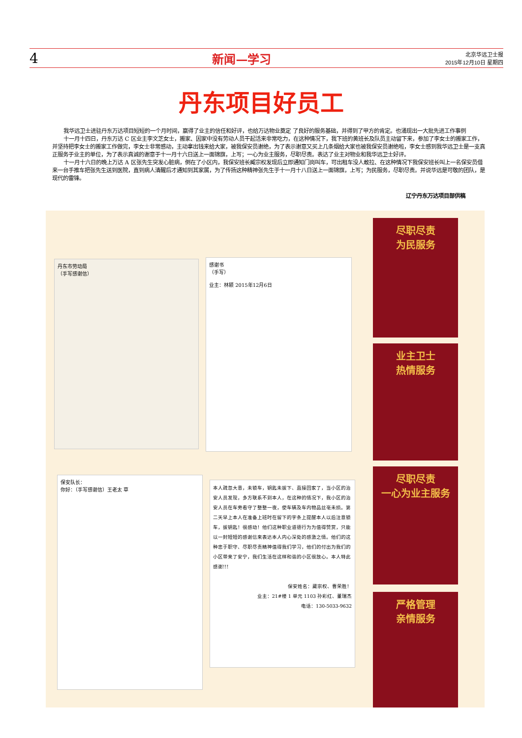4 新闻—学习 北京华远卫士报
2015年12月10日 星期四
丹东项目好员工
我华远卫士进驻丹东万达项目短短的一个月时间，赢得了业主的信任和好评，也给万达物业奠定 了良好的服务基础，并得到了甲方的肯定。也涌现出一大批先进工作事例
十一月十四日，丹东万达 C 区业主李文芝女士，搬家、因家中没有劳动人员干起活来非常吃力，在这种情况下，我下班的黄班长及队员主动留下来，参加了李女士的搬家工作，并坚持把李女士的搬家工作做完，李女士非常感动，主动拿出钱来给大家，被我保安员谢绝，为了表示谢意又买上几条烟给大家也被我保安员谢绝啦，李女士感到我华远卫士是一支真正服务于业主的单位，为了表示真诚的谢意于十一月十六日送上一面锦旗，上写；一心为业主服务，尽职尽责。表达了业主对物业和我华远卫士好评。
十一月十六日的晚上万达 A 区张先生突发心脏病，倒在了小区内，我保安班长臧宗权发现后立即通知门岗叫车，可出租车没人敢拉、在这种情况下我保安班长叫上一名保安员借来一台手推车把张先生送到医院，直到病人清醒后才通知到其家属，为了传扬这种精神张先生于十一月十八日送上一面锦旗，上写；为民服务，尽职尽责。并说华远是可敬的团队，是现代的雷锋。
辽宁丹东万达项目部供稿
丹东市劳动局
（手写感谢信）
感谢书
（手写）
业主：林颖 2015年12月6日
保安队长：
你好：（手写感谢信）王老太 草
本人疏忽大意，未锁车，钥匙未拔下、直接回家了，当小区的治安人员发现，多方联系不到本人，在这种的情况下，我小区的治安人员在车旁看守了整整一夜，使车辆及车内物品丝毫未损。第二天早上本人在准备上班时在留下的字条上提醒本人以后注意锁车，拔钥匙！很感动！他们这种职业道德行为为值得赞赏，只能以一封短短的感谢信来表达本人内心深处的感激之情。他们的这种忠于职守、尽职尽责精神值得我们学习，他们的付出为我们的小区带来了安宁，我们生活在这样和谐的小区很放心。本人特此感谢!!!
保安姓名：藏宗权、曹荣胜！
业主：21#楼 1 单元 1103 孙彩红、董瑞杰
电话：130-5033-9632
尽职尽责
为民服务
业主卫士
热情服务
尽职尽责
一心为业主服务
严格管理
亲情服务